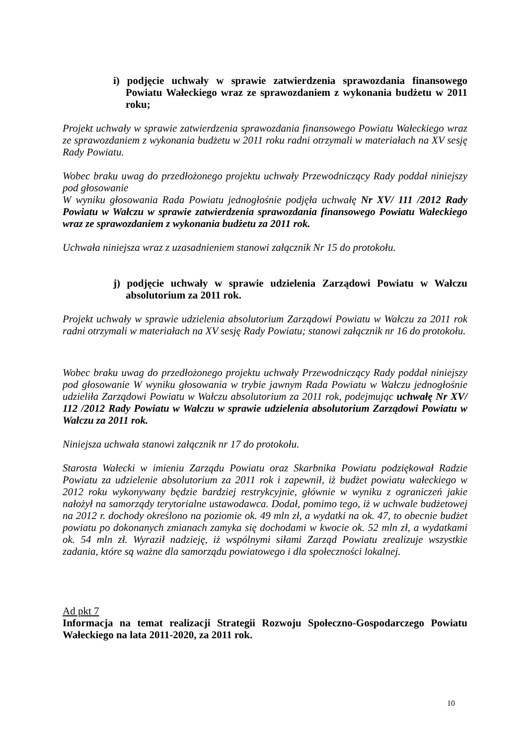i) podjęcie uchwały w sprawie zatwierdzenia sprawozdania finansowego Powiatu Wałeckiego wraz ze sprawozdaniem z wykonania budżetu w 2011 roku;
Projekt uchwały w sprawie zatwierdzenia sprawozdania finansowego Powiatu Wałeckiego wraz ze sprawozdaniem z wykonania budżetu w 2011 roku radni otrzymali w materiałach na XV sesję Rady Powiatu.
Wobec braku uwag do przedłożonego projektu uchwały Przewodniczący Rady poddał niniejszy pod głosowanie
W wyniku głosowania Rada Powiatu jednogłośnie podjęła uchwałę Nr XV/ 111 /2012 Rady Powiatu w Wałczu w sprawie zatwierdzenia sprawozdania finansowego Powiatu Wałeckiego wraz ze sprawozdaniem z wykonania budżetu za 2011 rok.
Uchwała niniejsza wraz z uzasadnieniem stanowi załącznik Nr 15 do protokołu.
j) podjęcie uchwały w sprawie udzielenia Zarządowi Powiatu w Wałczu absolutorium za 2011 rok.
Projekt uchwały w sprawie udzielenia absolutorium Zarządowi Powiatu w Wałczu za 2011 rok radni otrzymali w materiałach na XV sesję Rady Powiatu; stanowi załącznik nr 16 do protokołu.
Wobec braku uwag do przedłożonego projektu uchwały Przewodniczący Rady poddał niniejszy pod głosowanie W wyniku głosowania w trybie jawnym Rada Powiatu w Wałczu jednogłośnie udzieliła Zarządowi Powiatu w Wałczu absolutorium za 2011 rok, podejmując uchwałę Nr XV/ 112 /2012 Rady Powiatu w Wałczu w sprawie udzielenia absolutorium Zarządowi Powiatu w Wałczu za 2011 rok.
Niniejsza uchwała stanowi załącznik nr 17 do protokołu.
Starosta Wałecki w imieniu Zarządu Powiatu oraz Skarbnika Powiatu podziękował Radzie Powiatu za udzielenie absolutorium za 2011 rok i zapewnił, iż budżet powiatu wałeckiego w 2012 roku wykonywany będzie bardziej restrykcyjnie, głównie w wyniku z ograniczeń jakie nałożył na samorządy terytorialne ustawodawca. Dodał, pomimo tego, iż w uchwale budżetowej na 2012 r. dochody określono na poziomie ok. 49 mln zł, a wydatki na ok. 47, to obecnie budżet powiatu po dokonanych zmianach zamyka się dochodami w kwocie ok. 52 mln zł, a wydatkami ok. 54 mln zł. Wyraził nadzieję, iż wspólnymi siłami Zarząd Powiatu zrealizuje wszystkie zadania, które są ważne dla samorządu powiatowego i dla społeczności lokalnej.
Ad pkt 7
Informacja na temat realizacji Strategii Rozwoju Społeczno-Gospodarczego Powiatu Wałeckiego na lata 2011-2020, za 2011 rok.
10